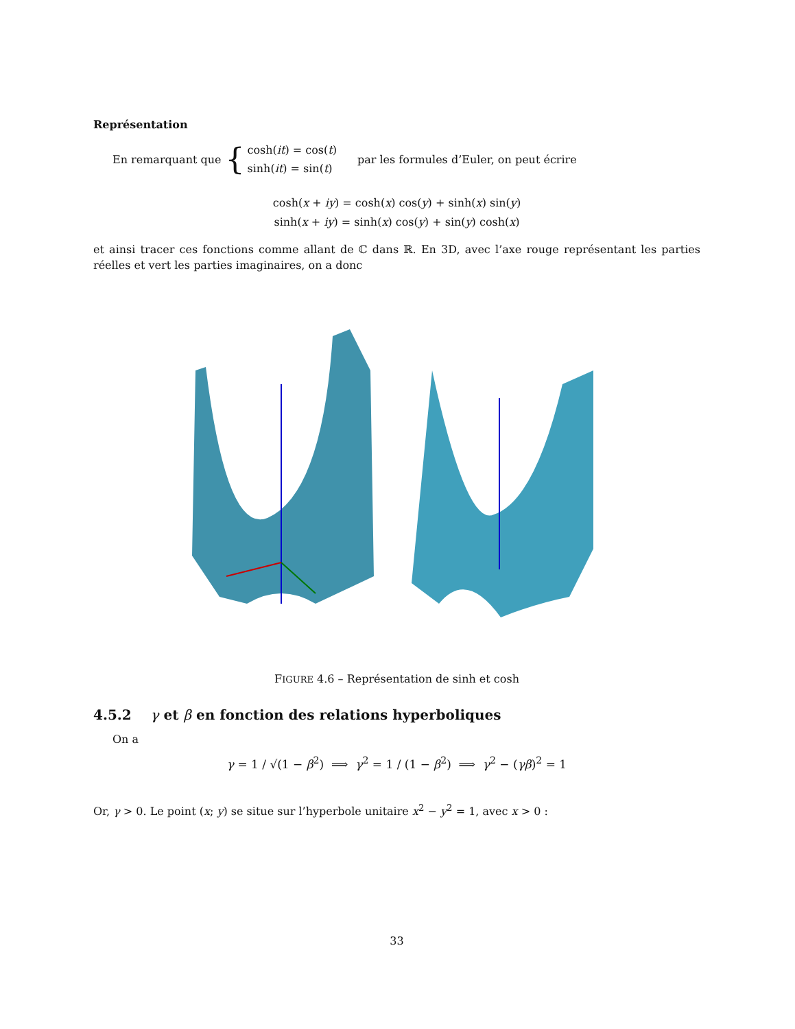Représentation
En remarquant que { cosh(it) = cos(t)
sinh(it) = sin(t) par les formules d’Euler, on peut écrire
cosh(x + iy) = cosh(x) cos(y) + sinh(x) sin(y)
sinh(x + iy) = sinh(x) cos(y) + sin(y) cosh(x)
et ainsi tracer ces fonctions comme allant de ℂ dans ℝ. En 3D, avec l’axe rouge représentant les parties réelles et vert les parties imaginaires, on a donc
FIGURE 4.6 – Représentation de sinh et cosh
4.5.2 γ et β en fonction des relations hyperboliques
On a
γ = 1 / √(1 − β<sup>2</sup>) ⟹ γ<sup>2</sup> = 1 / (1 − β<sup>2</sup>) ⟹ γ<sup>2</sup> − (γβ)<sup>2</sup> = 1
Or, γ > 0. Le point (x; y) se situe sur l’hyperbole unitaire x<sup>2</sup> − y<sup>2</sup> = 1, avec x > 0 :
33